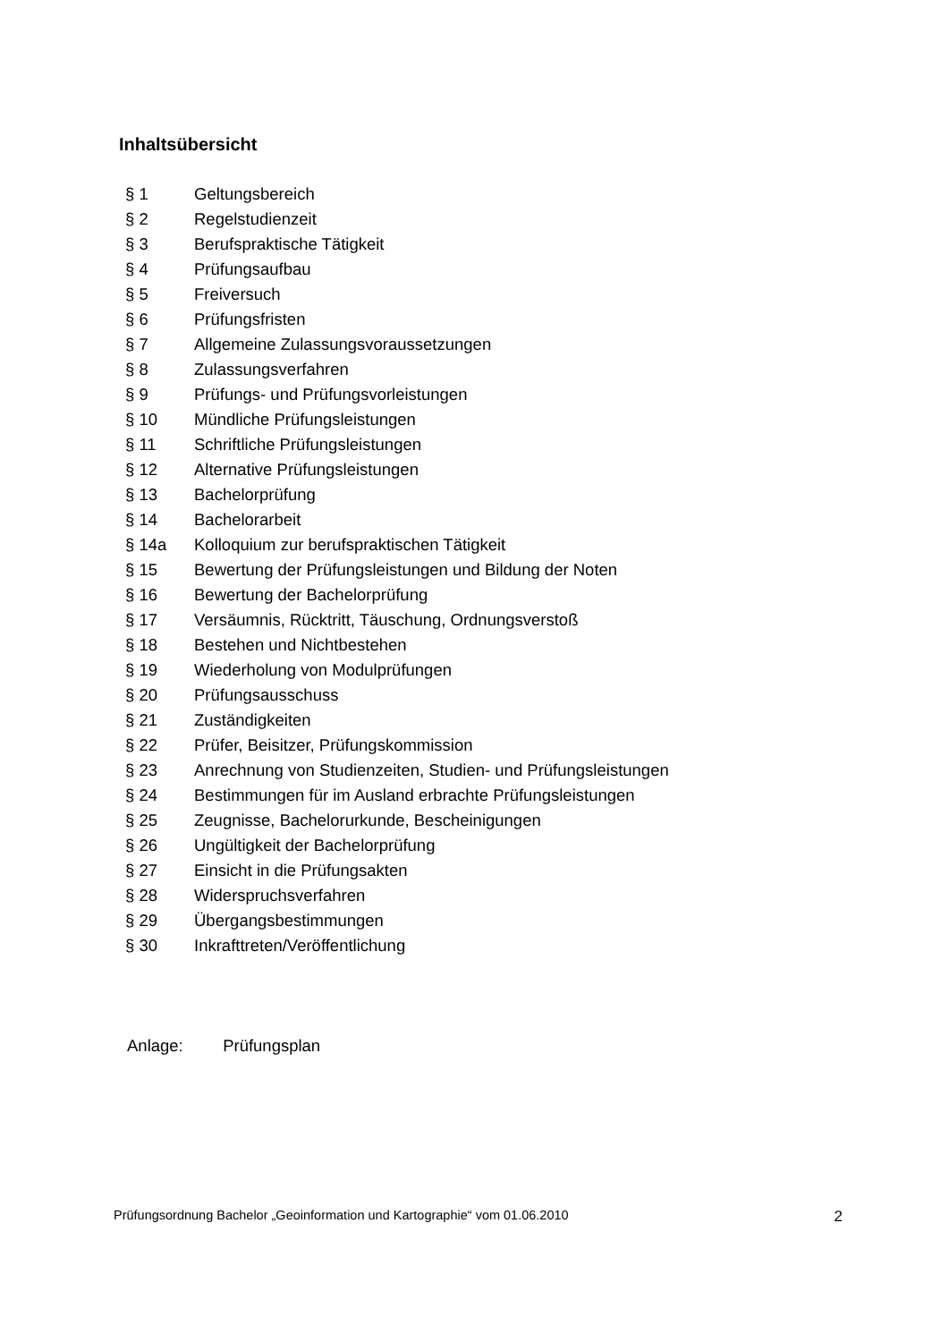Inhaltsübersicht
| § 1 | Geltungsbereich |
| § 2 | Regelstudienzeit |
| § 3 | Berufspraktische Tätigkeit |
| § 4 | Prüfungsaufbau |
| § 5 | Freiversuch |
| § 6 | Prüfungsfristen |
| § 7 | Allgemeine Zulassungsvoraussetzungen |
| § 8 | Zulassungsverfahren |
| § 9 | Prüfungs- und Prüfungsvorleistungen |
| § 10 | Mündliche Prüfungsleistungen |
| § 11 | Schriftliche Prüfungsleistungen |
| § 12 | Alternative Prüfungsleistungen |
| § 13 | Bachelorprüfung |
| § 14 | Bachelorarbeit |
| § 14a | Kolloquium zur berufspraktischen Tätigkeit |
| § 15 | Bewertung der Prüfungsleistungen und Bildung der Noten |
| § 16 | Bewertung der Bachelorprüfung |
| § 17 | Versäumnis, Rücktritt, Täuschung, Ordnungsverstoß |
| § 18 | Bestehen und Nichtbestehen |
| § 19 | Wiederholung von Modulprüfungen |
| § 20 | Prüfungsausschuss |
| § 21 | Zuständigkeiten |
| § 22 | Prüfer, Beisitzer, Prüfungskommission |
| § 23 | Anrechnung von Studienzeiten, Studien- und Prüfungsleistungen |
| § 24 | Bestimmungen für im Ausland erbrachte Prüfungsleistungen |
| § 25 | Zeugnisse, Bachelorurkunde, Bescheinigungen |
| § 26 | Ungültigkeit der Bachelorprüfung |
| § 27 | Einsicht in die Prüfungsakten |
| § 28 | Widerspruchsverfahren |
| § 29 | Übergangsbestimmungen |
| § 30 | Inkrafttreten/Veröffentlichung |
Anlage: Prüfungsplan
Prüfungsordnung Bachelor „Geoinformation und Kartographie“ vom 01.06.2010 2